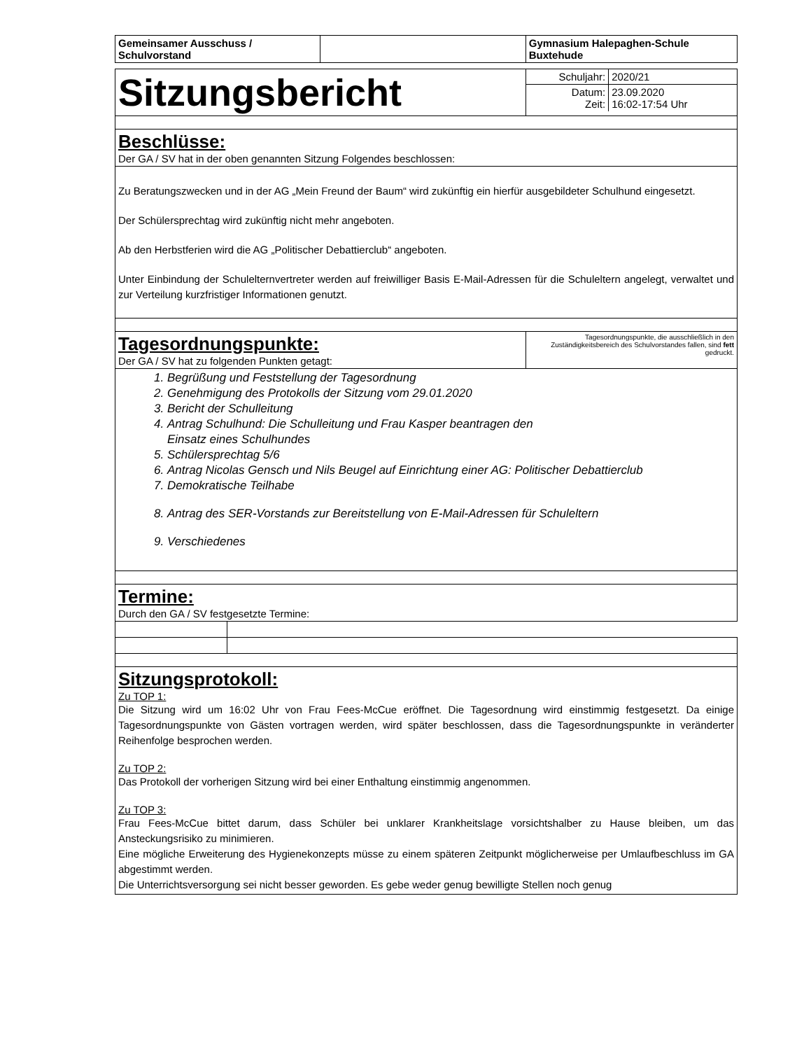| Gemeinsamer Ausschuss / Schulvorstand | | Gymnasium Halepaghen-Schule Buxtehude |
| Sitzungsbericht | / Schuljahr: / 2020/21 / / Datum: Zeit: / 23.09.2020 16:02-17:54 Uhr / |
Beschlüsse:
Der GA / SV hat in der oben genannten Sitzung Folgendes beschlossen:
Zu Beratungszwecken und in der AG „Mein Freund der Baum“ wird zukünftig ein hierfür ausgebildeter Schulhund eingesetzt.
Der Schülersprechtag wird zukünftig nicht mehr angeboten.
Ab den Herbstferien wird die AG „Politischer Debattierclub“ angeboten.
Unter Einbindung der Schulelternvertreter werden auf freiwilliger Basis E-Mail-Adressen für die Schuleltern angelegt, verwaltet und zur Verteilung kurzfristiger Informationen genutzt.
| Tagesordnungspunkte: Der GA / SV hat zu folgenden Punkten getagt: | Tagesordnungspunkte, die ausschließlich in den Zuständigkeitsbereich des Schulvorstandes fallen, sind fett gedruckt. |
1. Begrüßung und Feststellung der Tagesordnung
2. Genehmigung des Protokolls der Sitzung vom 29.01.2020
3. Bericht der Schulleitung
4. Antrag Schulhund: Die Schulleitung und Frau Kasper beantragen den
Einsatz eines Schulhundes
5. Schülersprechtag 5/6
6. Antrag Nicolas Gensch und Nils Beugel auf Einrichtung einer AG: Politischer Debattierclub
7. Demokratische Teilhabe
8. Antrag des SER-Vorstands zur Bereitstellung von E-Mail-Adressen für Schuleltern
9. Verschiedenes
Termine:
Durch den GA / SV festgesetzte Termine:
Sitzungsprotokoll:
Zu TOP 1:
Die Sitzung wird um 16:02 Uhr von Frau Fees-McCue eröffnet. Die Tagesordnung wird einstimmig festgesetzt. Da einige Tagesordnungspunkte von Gästen vortragen werden, wird später beschlossen, dass die Tagesordnungspunkte in veränderter Reihenfolge besprochen werden.
Zu TOP 2:
Das Protokoll der vorherigen Sitzung wird bei einer Enthaltung einstimmig angenommen.
Zu TOP 3:
Frau Fees-McCue bittet darum, dass Schüler bei unklarer Krankheitslage vorsichtshalber zu Hause bleiben, um das Ansteckungsrisiko zu minimieren.
Eine mögliche Erweiterung des Hygienekonzepts müsse zu einem späteren Zeitpunkt möglicherweise per Umlaufbeschluss im GA abgestimmt werden.
Die Unterrichtsversorgung sei nicht besser geworden. Es gebe weder genug bewilligte Stellen noch genug